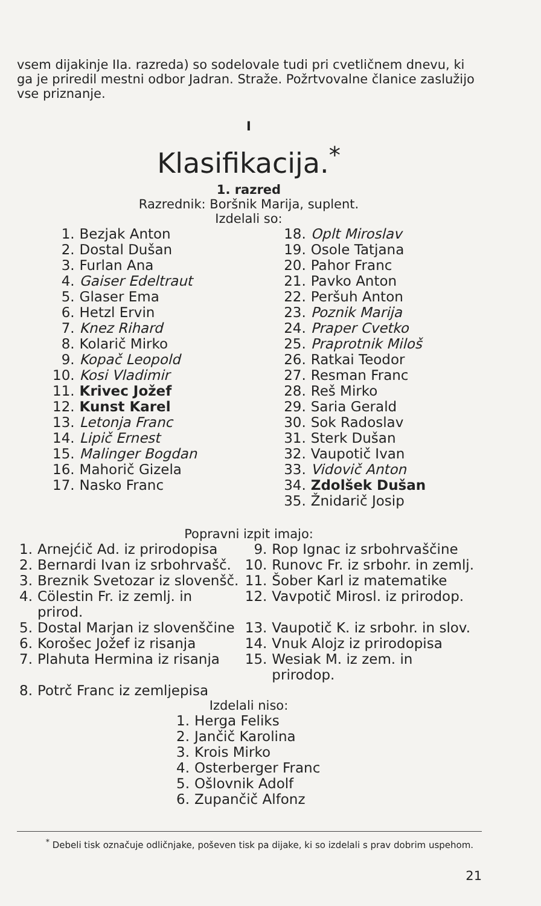vsem dijakinje IIa. razreda) so sodelovale tudi pri cvetličnem dnevu, ki ga je priredil mestni odbor Jadran. Straže. Požrtvovalne članice zaslužijo vse priznanje.
I
Klasifikacija.<sup>*</sup>
1. razred
Razrednik: Boršnik Marija, suplent.
Izdelali so:
| 1. | Bezjak Anton | 18. | Oplt Miroslav |
| 2. | Dostal Dušan | 19. | Osole Tatjana |
| 3. | Furlan Ana | 20. | Pahor Franc |
| 4. | Gaiser Edeltraut | 21. | Pavko Anton |
| 5. | Glaser Ema | 22. | Peršuh Anton |
| 6. | Hetzl Ervin | 23. | Poznik Marija |
| 7. | Knez Rihard | 24. | Praper Cvetko |
| 8. | Kolarič Mirko | 25. | Praprotnik Miloš |
| 9. | Kopač Leopold | 26. | Ratkai Teodor |
| 10. | Kosi Vladimir | 27. | Resman Franc |
| 11. | Krivec Jožef | 28. | Reš Mirko |
| 12. | Kunst Karel | 29. | Saria Gerald |
| 13. | Letonja Franc | 30. | Sok Radoslav |
| 14. | Lipič Ernest | 31. | Sterk Dušan |
| 15. | Malinger Bogdan | 32. | Vaupotič Ivan |
| 16. | Mahorič Gizela | 33. | Vidovič Anton |
| 17. | Nasko Franc | 34. | Zdolšek Dušan |
| | | 35. | Žnidarič Josip |
Popravni izpit imajo:
| 1. | Arnejćič Ad. iz prirodopisa | 9. | Rop Ignac iz srbohrvaščine |
| 2. | Bernardi Ivan iz srbohrvašč. | 10. | Runovc Fr. iz srbohr. in zemlj. |
| 3. | Breznik Svetozar iz slovenšč. | 11. | Šober Karl iz matematike |
| 4. | Cölestin Fr. iz zemlj. in prirod. | 12. | Vavpotič Mirosl. iz prirodop. |
| 5. | Dostal Marjan iz slovenščine | 13. | Vaupotič K. iz srbohr. in slov. |
| 6. | Korošec Jožef iz risanja | 14. | Vnuk Alojz iz prirodopisa |
| 7. | Plahuta Hermina iz risanja | 15. | Wesiak M. iz zem. in prirodop. |
| 8. | Potrč Franc iz zemljepisa | | |
Izdelali niso:
| 1. | Herga Feliks |
| 2. | Jančič Karolina |
| 3. | Krois Mirko |
| 4. | Osterberger Franc |
| 5. | Ošlovnik Adolf |
| 6. | Zupančič Alfonz |
<sup>*</sup> Debeli tisk označuje odličnjake, poševen tisk pa dijake, ki so izdelali s prav dobrim uspehom.
21